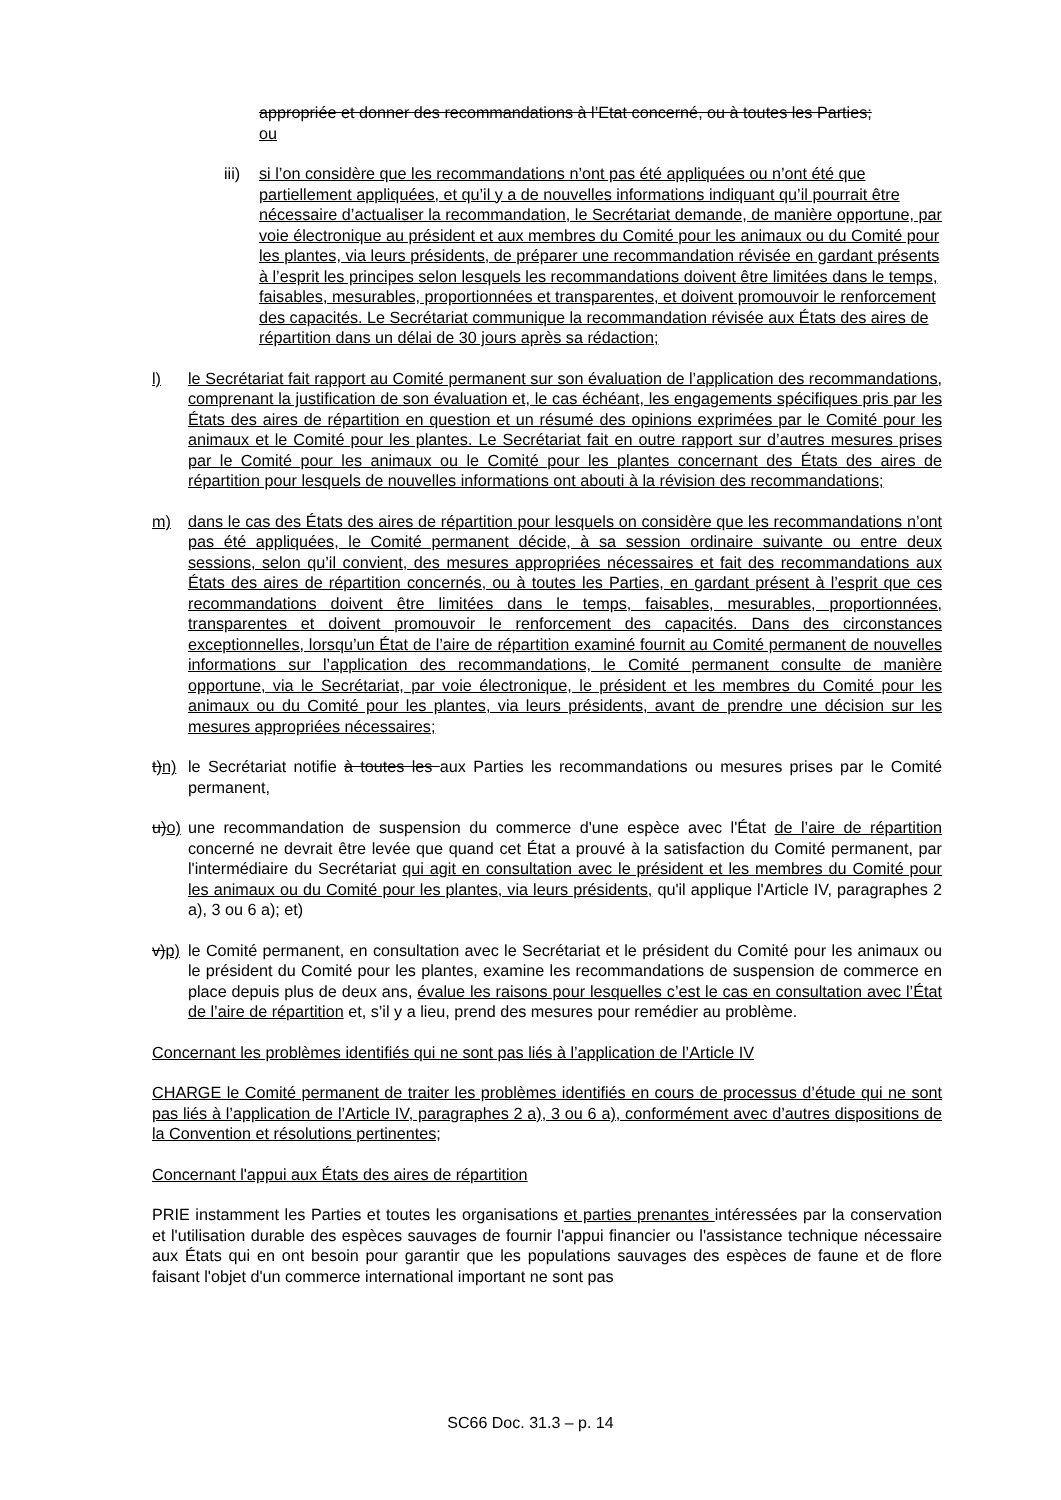appropriée et donner des recommandations à l’Etat concerné, ou à toutes les Parties;
ou
iii)
si l’on considère que les recommandations n’ont pas été appliquées ou n’ont été que partiellement appliquées, et qu’il y a de nouvelles informations indiquant qu’il pourrait être nécessaire d’actualiser la recommandation, le Secrétariat demande, de manière opportune, par voie électronique au président et aux membres du Comité pour les animaux ou du Comité pour les plantes, via leurs présidents, de préparer une recommandation révisée en gardant présents à l’esprit les principes selon lesquels les recommandations doivent être limitées dans le temps, faisables, mesurables, proportionnées et transparentes, et doivent promouvoir le renforcement des capacités. Le Secrétariat communique la recommandation révisée aux États des aires de répartition dans un délai de 30 jours après sa rédaction;
l) le Secrétariat fait rapport au Comité permanent sur son évaluation de l’application des recommandations, comprenant la justification de son évaluation et, le cas échéant, les engagements spécifiques pris par les États des aires de répartition en question et un résumé des opinions exprimées par le Comité pour les animaux et le Comité pour les plantes. Le Secrétariat fait en outre rapport sur d’autres mesures prises par le Comité pour les animaux ou le Comité pour les plantes concernant des États des aires de répartition pour lesquels de nouvelles informations ont abouti à la révision des recommandations;
m) dans le cas des États des aires de répartition pour lesquels on considère que les recommandations n’ont pas été appliquées, le Comité permanent décide, à sa session ordinaire suivante ou entre deux sessions, selon qu’il convient, des mesures appropriées nécessaires et fait des recommandations aux États des aires de répartition concernés, ou à toutes les Parties, en gardant présent à l’esprit que ces recommandations doivent être limitées dans le temps, faisables, mesurables, proportionnées, transparentes et doivent promouvoir le renforcement des capacités. Dans des circonstances exceptionnelles, lorsqu’un État de l’aire de répartition examiné fournit au Comité permanent de nouvelles informations sur l’application des recommandations, le Comité permanent consulte de manière opportune, via le Secrétariat, par voie électronique, le président et les membres du Comité pour les animaux ou du Comité pour les plantes, via leurs présidents, avant de prendre une décision sur les mesures appropriées nécessaires;
t)n)
le Secrétariat notifie à toutes les aux Parties les recommandations ou mesures prises par le Comité permanent,
u)o)
une recommandation de suspension du commerce d'une espèce avec l'État de l’aire de répartition concerné ne devrait être levée que quand cet État a prouvé à la satisfaction du Comité permanent, par l'intermédiaire du Secrétariat qui agit en consultation avec le président et les membres du Comité pour les animaux ou du Comité pour les plantes, via leurs présidents, qu'il applique l'Article IV, paragraphes 2 a), 3 ou 6 a); et)
v)p)
le Comité permanent, en consultation avec le Secrétariat et le président du Comité pour les animaux ou le président du Comité pour les plantes, examine les recommandations de suspension de commerce en place depuis plus de deux ans, évalue les raisons pour lesquelles c’est le cas en consultation avec l’État de l’aire de répartition et, s’il y a lieu, prend des mesures pour remédier au problème.
Concernant les problèmes identifiés qui ne sont pas liés à l’application de l’Article IV
CHARGE le Comité permanent de traiter les problèmes identifiés en cours de processus d’étude qui ne sont pas liés à l’application de l’Article IV, paragraphes 2 a), 3 ou 6 a), conformément avec d’autres dispositions de la Convention et résolutions pertinentes;
Concernant l'appui aux États des aires de répartition
PRIE instamment les Parties et toutes les organisations et parties prenantes intéressées par la conservation et l'utilisation durable des espèces sauvages de fournir l'appui financier ou l'assistance technique nécessaire aux États qui en ont besoin pour garantir que les populations sauvages des espèces de faune et de flore faisant l'objet d'un commerce international important ne sont pas
SC66 Doc. 31.3 – p. 14